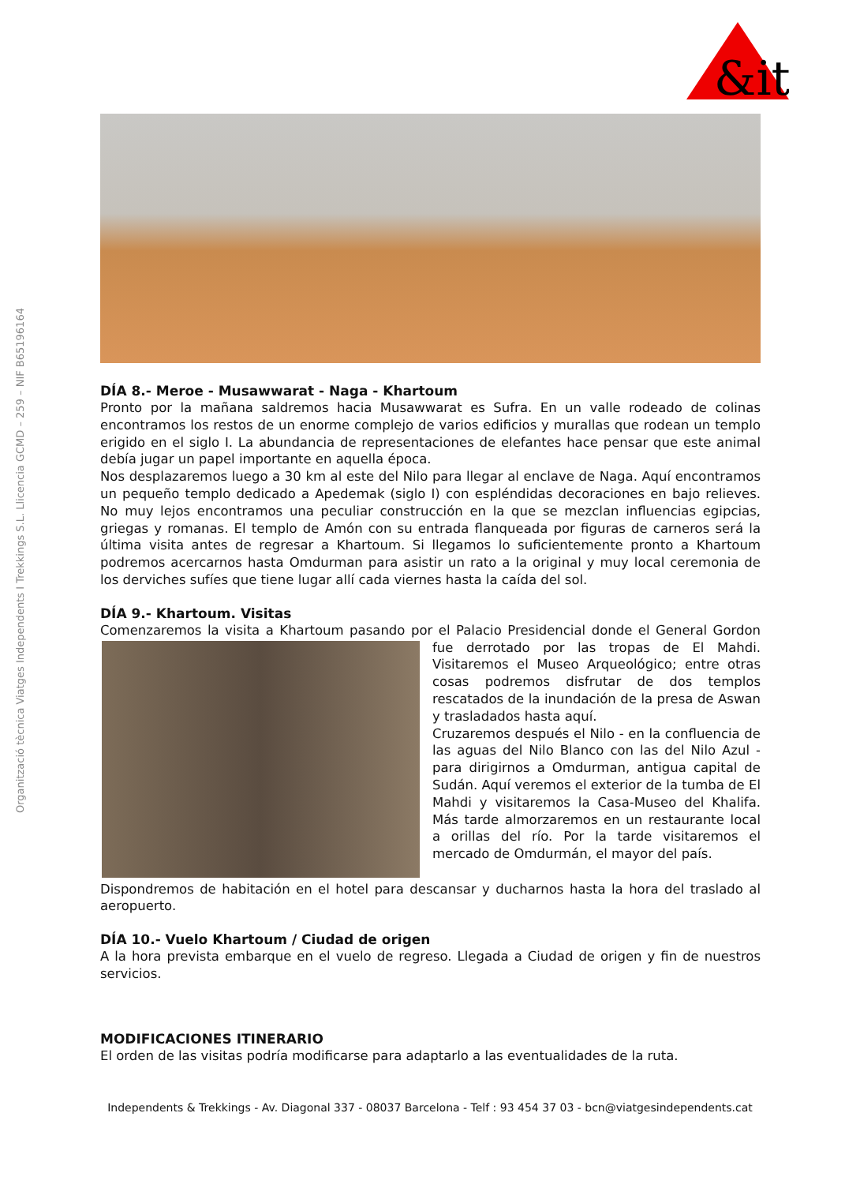Organització tècnica Viatges Independents I Trekkings S.L. Llicencia GCMD – 259 – NIF B65196164
&it
DÍA 8.- Meroe - Musawwarat - Naga - Khartoum
Pronto por la mañana saldremos hacia Musawwarat es Sufra. En un valle rodeado de colinas encontramos los restos de un enorme complejo de varios edificios y murallas que rodean un templo erigido en el siglo I. La abundancia de representaciones de elefantes hace pensar que este animal debía jugar un papel importante en aquella época.
Nos desplazaremos luego a 30 km al este del Nilo para llegar al enclave de Naga. Aquí encontramos un pequeño templo dedicado a Apedemak (siglo I) con espléndidas decoraciones en bajo relieves. No muy lejos encontramos una peculiar construcción en la que se mezclan influencias egipcias, griegas y romanas. El templo de Amón con su entrada flanqueada por figuras de carneros será la última visita antes de regresar a Khartoum. Si llegamos lo suficientemente pronto a Khartoum podremos acercarnos hasta Omdurman para asistir un rato a la original y muy local ceremonia de los derviches sufíes que tiene lugar allí cada viernes hasta la caída del sol.
DÍA 9.- Khartoum. Visitas
Comenzaremos la visita a Khartoum pasando por el Palacio Presidencial donde el General Gordon fue derrotado por las tropas de El Mahdi. Visitaremos el Museo Arqueológico; entre otras cosas podremos disfrutar de dos templos rescatados de la inundación de la presa de Aswan y trasladados hasta aquí.
Cruzaremos después el Nilo - en la confluencia de las aguas del Nilo Blanco con las del Nilo Azul - para dirigirnos a Omdurman, antigua capital de Sudán. Aquí veremos el exterior de la tumba de El Mahdi y visitaremos la Casa-Museo del Khalifa. Más tarde almorzaremos en un restaurante local a orillas del río. Por la tarde visitaremos el mercado de Omdurmán, el mayor del país.
Dispondremos de habitación en el hotel para descansar y ducharnos hasta la hora del traslado al aeropuerto.
DÍA 10.- Vuelo Khartoum / Ciudad de origen
A la hora prevista embarque en el vuelo de regreso. Llegada a Ciudad de origen y fin de nuestros servicios.
MODIFICACIONES ITINERARIO
El orden de las visitas podría modificarse para adaptarlo a las eventualidades de la ruta.
Independents & Trekkings - Av. Diagonal 337 - 08037 Barcelona - Telf : 93 454 37 03 - bcn@viatgesindependents.cat